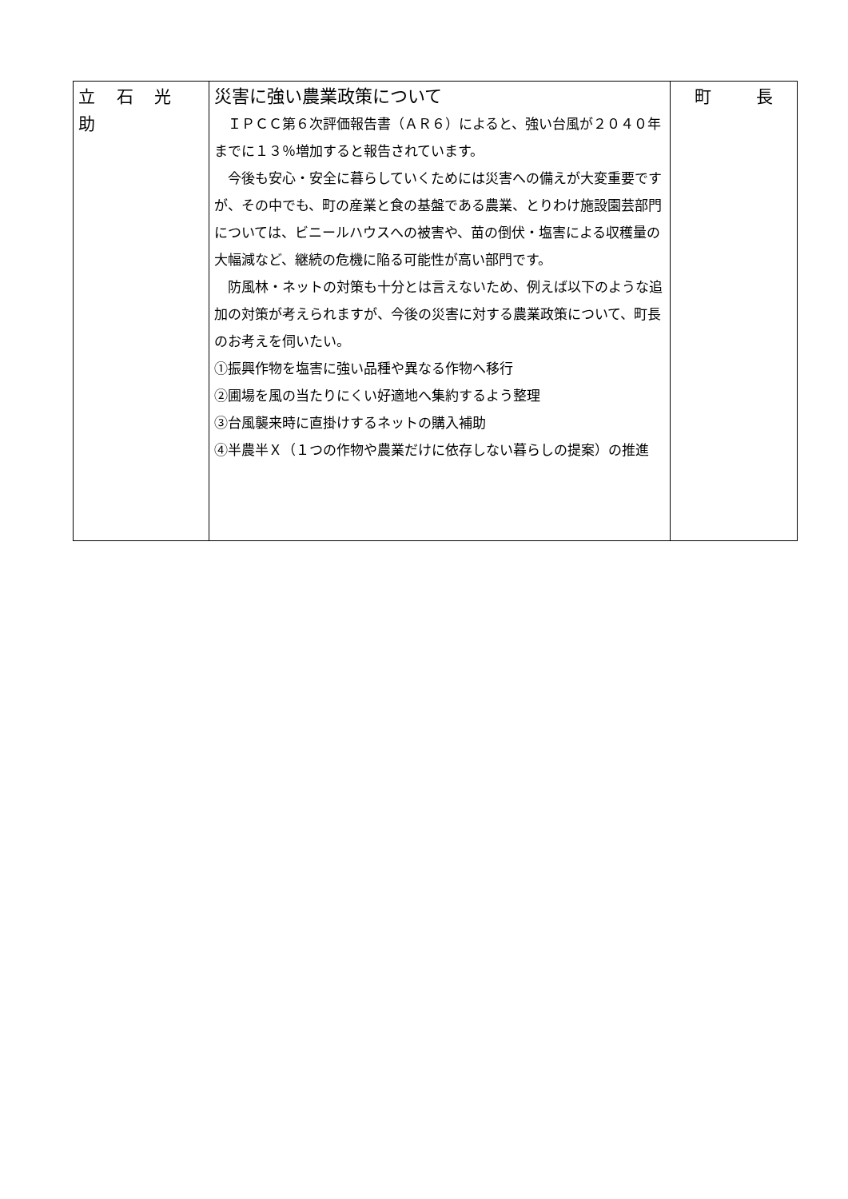| 立 石 光 助 | 災害に強い農業政策について ＩＰＣＣ第６次評価報告書（ＡＲ６）によると、強い台風が２０４０年までに１３％増加すると報告されています。 今後も安心・安全に暮らしていくためには災害への備えが大変重要ですが、その中でも、町の産業と食の基盤である農業、とりわけ施設園芸部門については、ビニールハウスへの被害や、苗の倒伏・塩害による収穫量の大幅減など、継続の危機に陥る可能性が高い部門です。 防風林・ネットの対策も十分とは言えないため、例えば以下のような追加の対策が考えられますが、今後の災害に対する農業政策について、町長のお考えを伺いたい。 ①振興作物を塩害に強い品種や異なる作物へ移行 ②圃場を風の当たりにくい好適地へ集約するよう整理 ③台風襲来時に直掛けするネットの購入補助 ④半農半Ｘ（１つの作物や農業だけに依存しない暮らしの提案）の推進 | 町 長 |